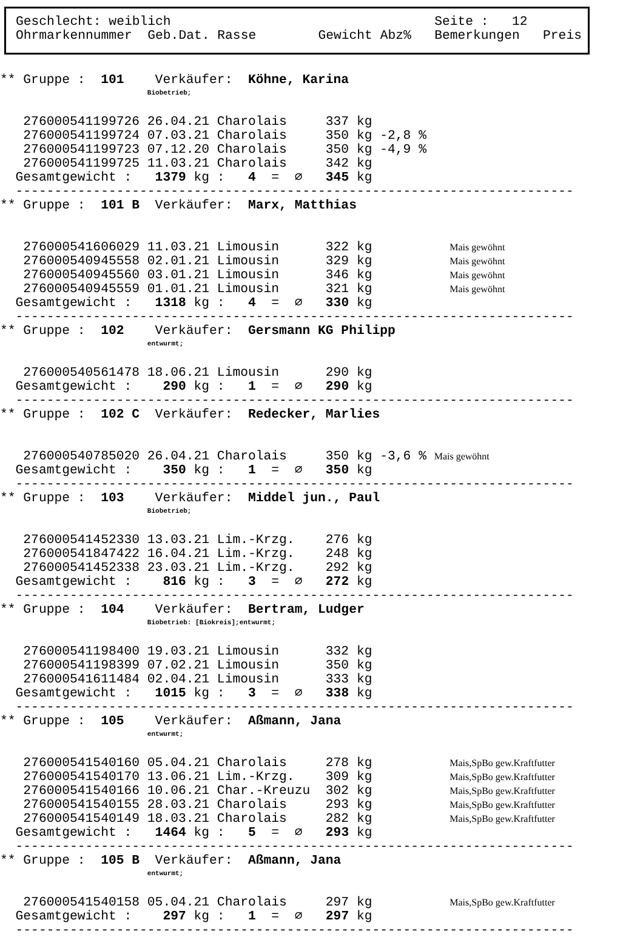Geschlecht: weiblich                                  Seite :   12
Ohrmarkennummer  Geb.Dat. Rasse        Gewicht Abz%   Bemerkungen   Preis
** Gruppe :  101    Verkäufer:  Köhne, Karina
                   Biobetrieb;

   276000541199726 26.04.21 Charolais     337 kg
   276000541199724 07.03.21 Charolais     350 kg -2,8 %
   276000541199723 07.12.20 Charolais     350 kg -4,9 %
   276000541199725 11.03.21 Charolais     342 kg
  Gesamtgewicht :   1379 kg :   4  =  ∅   345 kg
  ------------------------------------------------------------------------
** Gruppe :  101 B  Verkäufer:  Marx, Matthias


   276000541606029 11.03.21 Limousin      322 kg          Mais gewöhnt
   276000540945558 02.01.21 Limousin      329 kg          Mais gewöhnt
   276000540945560 03.01.21 Limousin      346 kg          Mais gewöhnt
   276000540945559 01.01.21 Limousin      321 kg          Mais gewöhnt
  Gesamtgewicht :   1318 kg :   4  =  ∅   330 kg
  ------------------------------------------------------------------------
** Gruppe :  102    Verkäufer:  Gersmann KG Philipp
                   entwurmt;

   276000540561478 18.06.21 Limousin      290 kg
  Gesamtgewicht :    290 kg :   1  =  ∅   290 kg
  ------------------------------------------------------------------------
** Gruppe :  102 C  Verkäufer:  Redecker, Marlies


   276000540785020 26.04.21 Charolais     350 kg -3,6 % Mais gewöhnt
  Gesamtgewicht :    350 kg :   1  =  ∅   350 kg
  ------------------------------------------------------------------------
** Gruppe :  103    Verkäufer:  Middel jun., Paul
                   Biobetrieb;

   276000541452330 13.03.21 Lim.-Krzg.    276 kg
   276000541847422 16.04.21 Lim.-Krzg.    248 kg
   276000541452338 23.03.21 Lim.-Krzg.    292 kg
  Gesamtgewicht :    816 kg :   3  =  ∅   272 kg
  ------------------------------------------------------------------------
** Gruppe :  104    Verkäufer:  Bertram, Ludger
                   Biobetrieb: [Biokreis];entwurmt;

   276000541198400 19.03.21 Limousin      332 kg
   276000541198399 07.02.21 Limousin      350 kg
   276000541611484 02.04.21 Limousin      333 kg
  Gesamtgewicht :   1015 kg :   3  =  ∅   338 kg
  ------------------------------------------------------------------------
** Gruppe :  105    Verkäufer:  Aßmann, Jana
                   entwurmt;

   276000541540160 05.04.21 Charolais     278 kg          Mais,SpBo gew.Kraftfutter
   276000541540170 13.06.21 Lim.-Krzg.    309 kg          Mais,SpBo gew.Kraftfutter
   276000541540166 10.06.21 Char.-Kreuzu  302 kg          Mais,SpBo gew.Kraftfutter
   276000541540155 28.03.21 Charolais     293 kg          Mais,SpBo gew.Kraftfutter
   276000541540149 18.03.21 Charolais     282 kg          Mais,SpBo gew.Kraftfutter
  Gesamtgewicht :   1464 kg :   5  =  ∅   293 kg
  ------------------------------------------------------------------------
** Gruppe :  105 B  Verkäufer:  Aßmann, Jana
                   entwurmt;

   276000541540158 05.04.21 Charolais     297 kg          Mais,SpBo gew.Kraftfutter
  Gesamtgewicht :    297 kg :   1  =  ∅   297 kg
  ------------------------------------------------------------------------